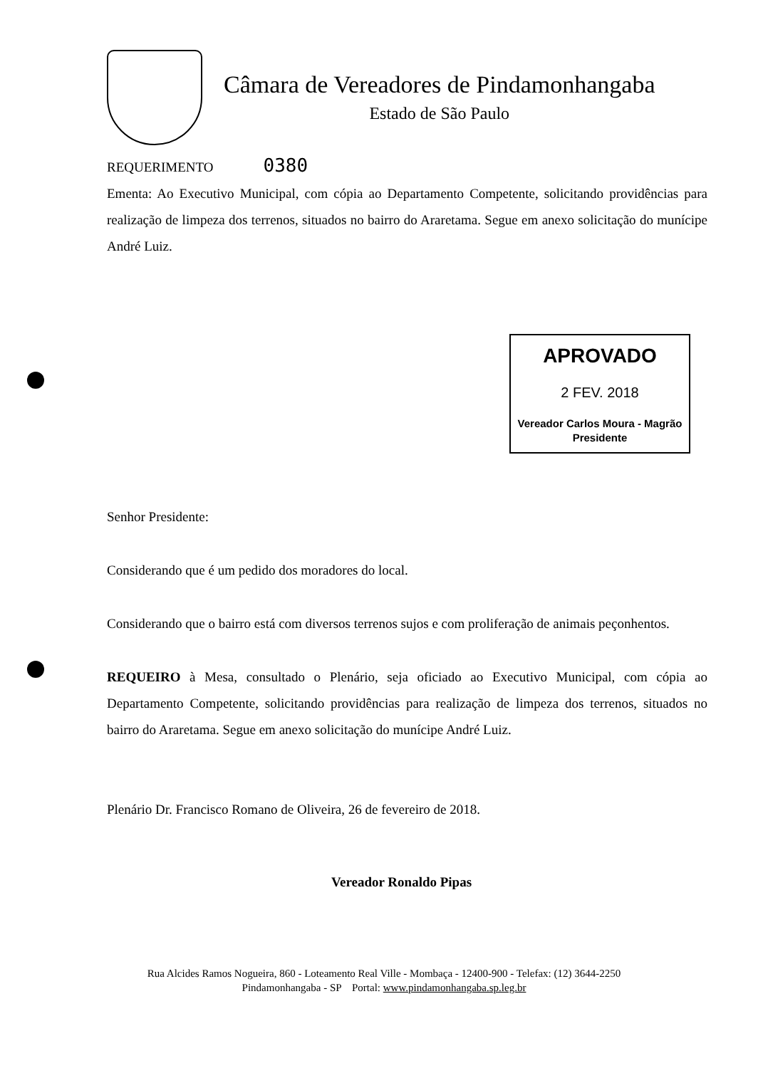Câmara de Vereadores de Pindamonhangaba
Estado de São Paulo
REQUERIMENTO 0380
Ementa: Ao Executivo Municipal, com cópia ao Departamento Competente, solicitando providências para realização de limpeza dos terrenos, situados no bairro do Araretama. Segue em anexo solicitação do munícipe André Luiz.
APROVADO
2 FEV. 2018
Vereador Carlos Moura - Magrão
Presidente
Senhor Presidente:
Considerando que é um pedido dos moradores do local.
Considerando que o bairro está com diversos terrenos sujos e com proliferação de animais peçonhentos.
REQUEIRO à Mesa, consultado o Plenário, seja oficiado ao Executivo Municipal, com cópia ao Departamento Competente, solicitando providências para realização de limpeza dos terrenos, situados no bairro do Araretama. Segue em anexo solicitação do munícipe André Luiz.
Plenário Dr. Francisco Romano de Oliveira, 26 de fevereiro de 2018.
Vereador Ronaldo Pipas
Rua Alcides Ramos Nogueira, 860 - Loteamento Real Ville - Mombaça - 12400-900 - Telefax: (12) 3644-2250
Pindamonhangaba - SP Portal: www.pindamonhangaba.sp.leg.br